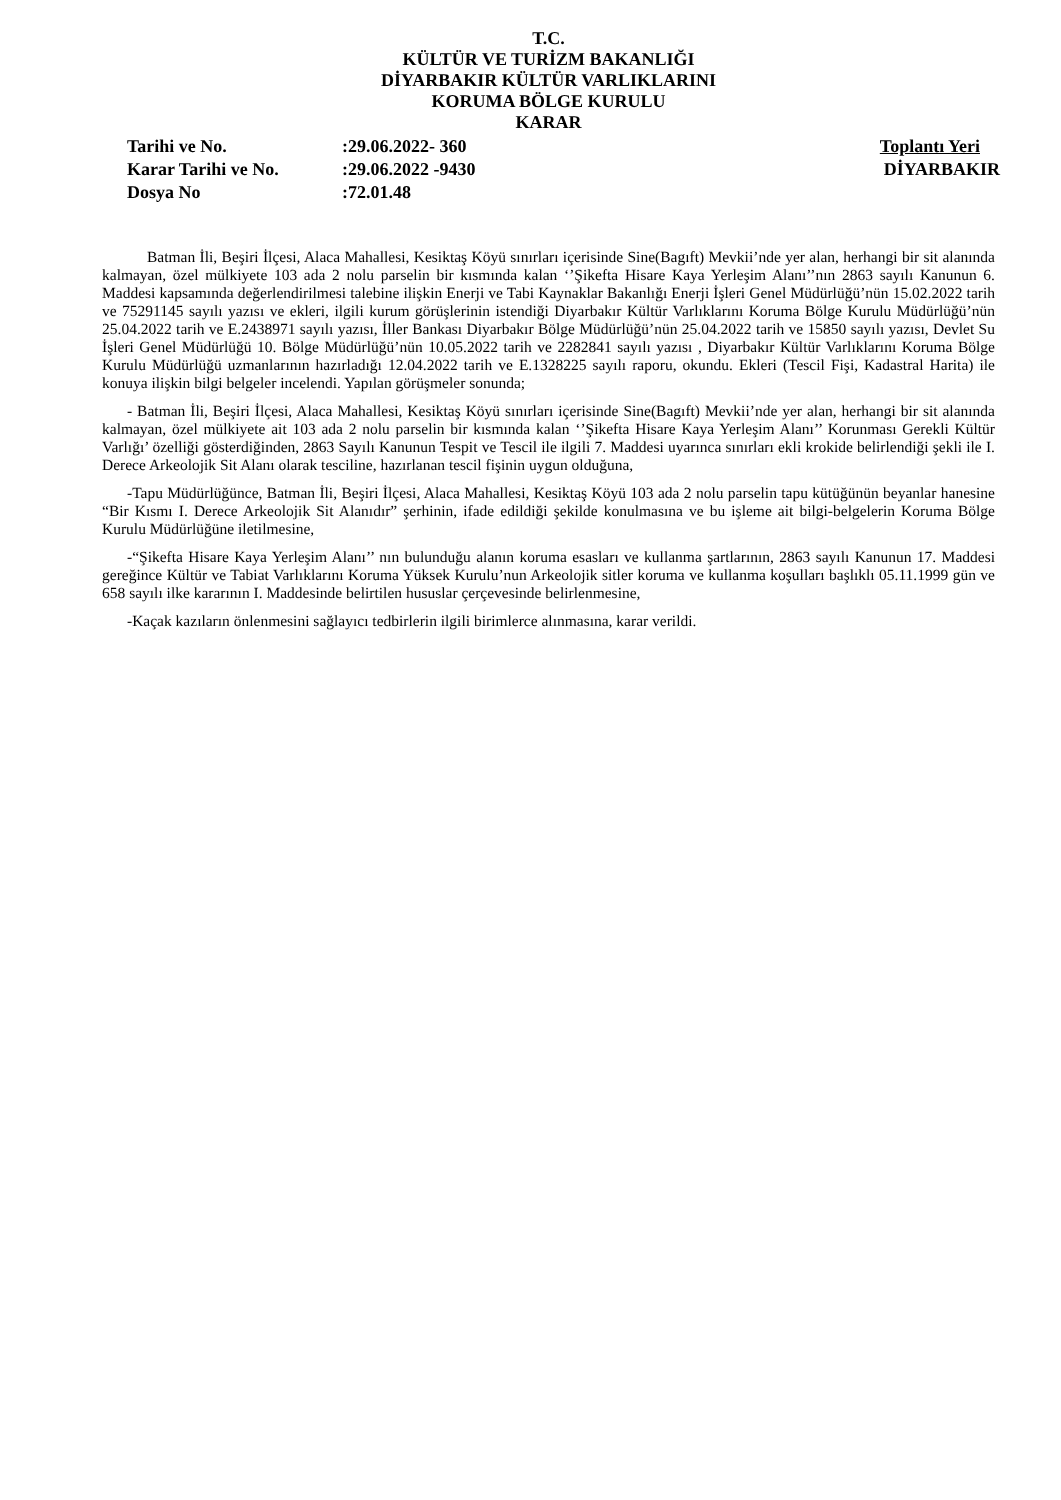T.C.
KÜLTÜR VE TURİZM BAKANLIĞI
DİYARBAKIR KÜLTÜR VARLIKLARINI
KORUMA BÖLGE KURULU
KARAR
| Tarihi ve No. | :29.06.2022- 360 | Toplantı Yeri |
| Karar Tarihi ve No. | :29.06.2022 -9430 | DİYARBAKIR |
| Dosya No | :72.01.48 | |
Batman İli, Beşiri İlçesi, Alaca Mahallesi, Kesiktaş Köyü sınırları içerisinde Sine(Bagıft) Mevkii’nde yer alan, herhangi bir sit alanında kalmayan, özel mülkiyete 103 ada 2 nolu parselin bir kısmında kalan ‘’Şikefta Hisare Kaya Yerleşim Alanı’’nın 2863 sayılı Kanunun 6. Maddesi kapsamında değerlendirilmesi talebine ilişkin Enerji ve Tabi Kaynaklar Bakanlığı Enerji İşleri Genel Müdürlüğü’nün 15.02.2022 tarih ve 75291145 sayılı yazısı ve ekleri, ilgili kurum görüşlerinin istendiği Diyarbakır Kültür Varlıklarını Koruma Bölge Kurulu Müdürlüğü’nün 25.04.2022 tarih ve E.2438971 sayılı yazısı, İller Bankası Diyarbakır Bölge Müdürlüğü’nün 25.04.2022 tarih ve 15850 sayılı yazısı, Devlet Su İşleri Genel Müdürlüğü 10. Bölge Müdürlüğü’nün 10.05.2022 tarih ve 2282841 sayılı yazısı , Diyarbakır Kültür Varlıklarını Koruma Bölge Kurulu Müdürlüğü uzmanlarının hazırladığı 12.04.2022 tarih ve E.1328225 sayılı raporu, okundu. Ekleri (Tescil Fişi, Kadastral Harita) ile konuya ilişkin bilgi belgeler incelendi. Yapılan görüşmeler sonunda;
- Batman İli, Beşiri İlçesi, Alaca Mahallesi, Kesiktaş Köyü sınırları içerisinde Sine(Bagıft) Mevkii’nde yer alan, herhangi bir sit alanında kalmayan, özel mülkiyete ait 103 ada 2 nolu parselin bir kısmında kalan ‘’Şikefta Hisare Kaya Yerleşim Alanı’’ Korunması Gerekli Kültür Varlığı’ özelliği gösterdiğinden, 2863 Sayılı Kanunun Tespit ve Tescil ile ilgili 7. Maddesi uyarınca sınırları ekli krokide belirlendiği şekli ile I. Derece Arkeolojik Sit Alanı olarak tesciline, hazırlanan tescil fişinin uygun olduğuna,
-Tapu Müdürlüğünce, Batman İli, Beşiri İlçesi, Alaca Mahallesi, Kesiktaş Köyü 103 ada 2 nolu parselin tapu kütüğünün beyanlar hanesine “Bir Kısmı I. Derece Arkeolojik Sit Alanıdır” şerhinin, ifade edildiği şekilde konulmasına ve bu işleme ait bilgi-belgelerin Koruma Bölge Kurulu Müdürlüğüne iletilmesine,
-“Şikefta Hisare Kaya Yerleşim Alanı’’ nın bulunduğu alanın koruma esasları ve kullanma şartlarının, 2863 sayılı Kanunun 17. Maddesi gereğince Kültür ve Tabiat Varlıklarını Koruma Yüksek Kurulu’nun Arkeolojik sitler koruma ve kullanma koşulları başlıklı 05.11.1999 gün ve 658 sayılı ilke kararının I. Maddesinde belirtilen hususlar çerçevesinde belirlenmesine,
-Kaçak kazıların önlenmesini sağlayıcı tedbirlerin ilgili birimlerce alınmasına, karar verildi.